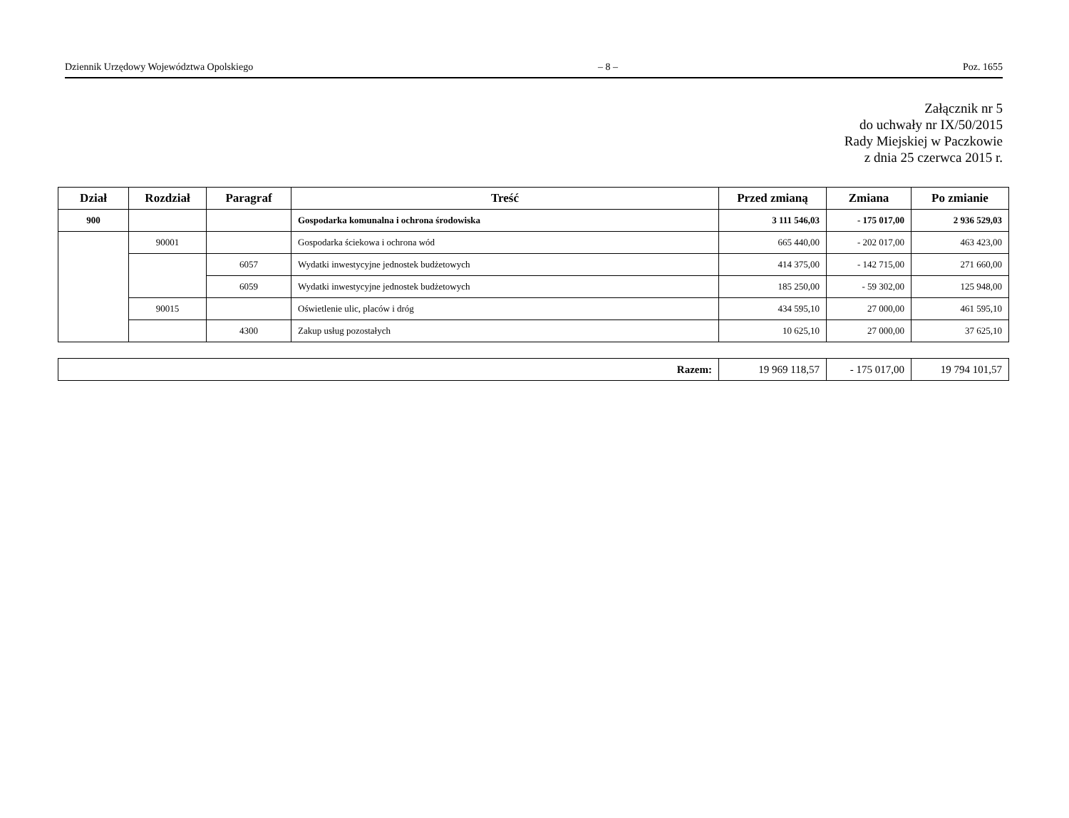Dziennik Urzędowy Województwa Opolskiego – 8 – Poz. 1655
Załącznik nr 5
do uchwały nr IX/50/2015
Rady Miejskiej w Paczkowie
z dnia 25 czerwca 2015 r.
| Dział | Rozdział | Paragraf | Treść | Przed zmianą | Zmiana | Po zmianie |
| --- | --- | --- | --- | --- | --- | --- |
| 900 | | | Gospodarka komunalna i ochrona środowiska | 3 111 546,03 | - 175 017,00 | 2 936 529,03 |
| | 90001 | | Gospodarka ściekowa i ochrona wód | 665 440,00 | - 202 017,00 | 463 423,00 |
| | | 6057 | Wydatki inwestycyjne jednostek budżetowych | 414 375,00 | - 142 715,00 | 271 660,00 |
| | | 6059 | Wydatki inwestycyjne jednostek budżetowych | 185 250,00 | - 59 302,00 | 125 948,00 |
| | 90015 | | Oświetlenie ulic, placów i dróg | 434 595,10 | 27 000,00 | 461 595,10 |
| | | 4300 | Zakup usług pozostałych | 10 625,10 | 27 000,00 | 37 625,10 |
| Razem: | 19 969 118,57 | - 175 017,00 | 19 794 101,57 |